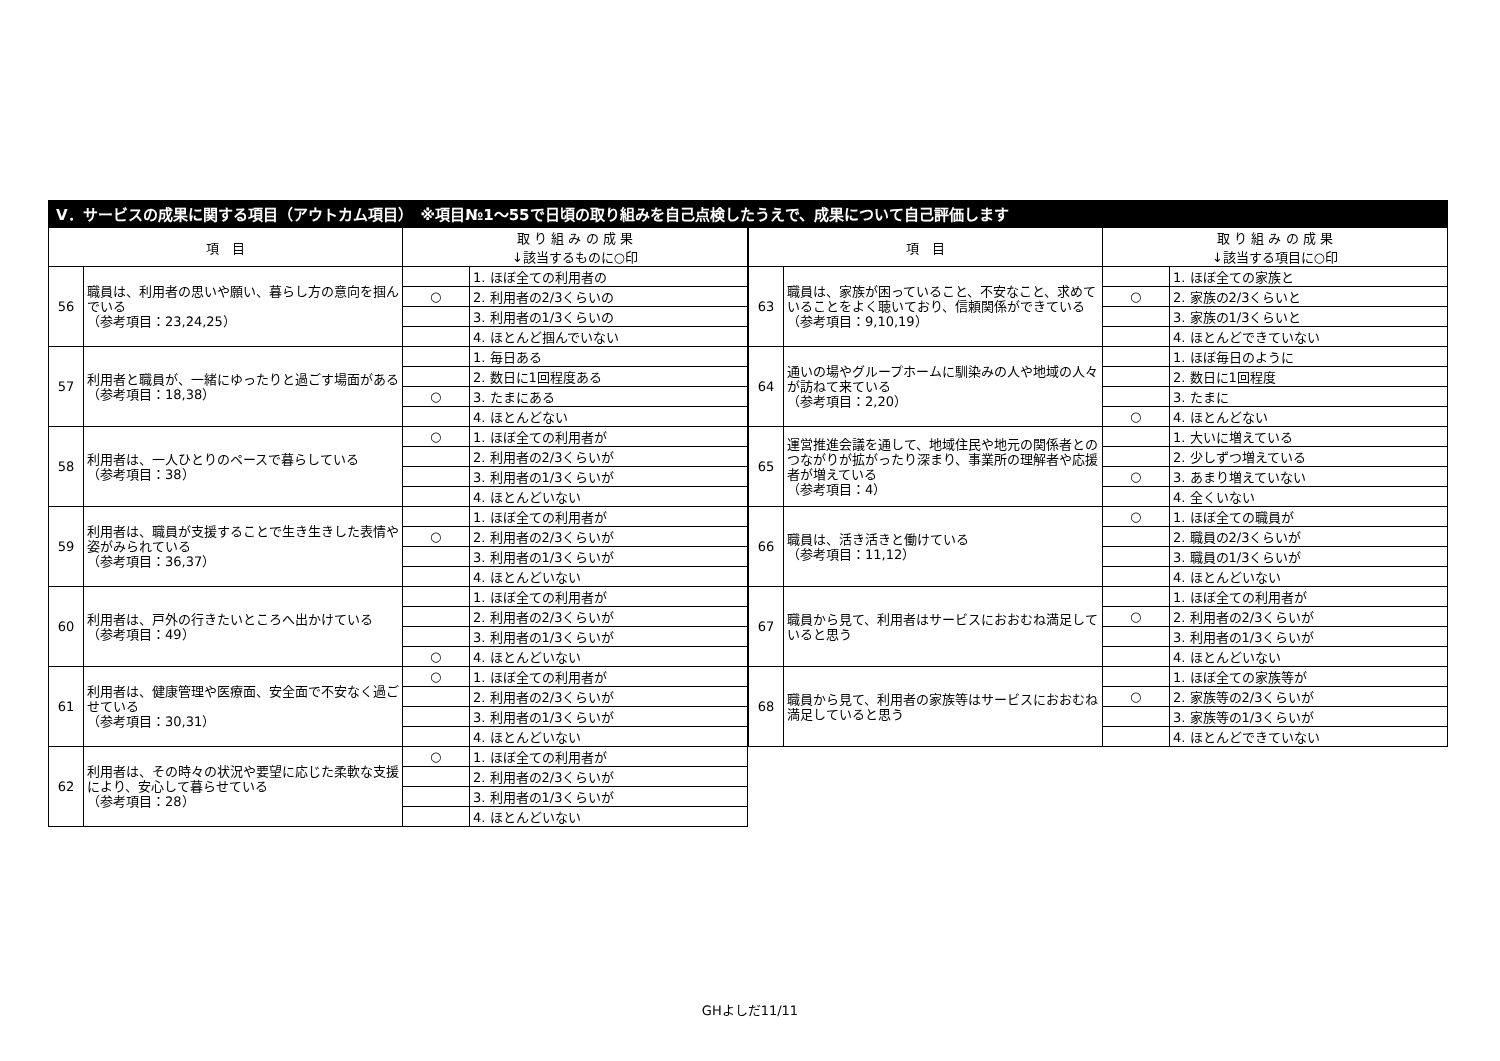Ⅴ．サービスの成果に関する項目（アウトカム項目）　※項目№1～55で日頃の取り組みを自己点検したうえで、成果について自己評価します
| 項 目 | | 取 り 組 み の 成 果 ↓該当するものに○印 | |
| --- | --- | --- | --- |
| 56 | 職員は、利用者の思いや願い、暮らし方の意向を掴んでいる （参考項目：23,24,25） | | 1. ほぼ全ての利用者の |
| | | ○ | 2. 利用者の2/3くらいの |
| | | | 3. 利用者の1/3くらいの |
| | | | 4. ほとんど掴んでいない |
| 57 | 利用者と職員が、一緒にゆったりと過ごす場面がある （参考項目：18,38） | | 1. 毎日ある |
| | | | 2. 数日に1回程度ある |
| | | ○ | 3. たまにある |
| | | | 4. ほとんどない |
| 58 | 利用者は、一人ひとりのペースで暮らしている （参考項目：38） | ○ | 1. ほぼ全ての利用者が |
| | | | 2. 利用者の2/3くらいが |
| | | | 3. 利用者の1/3くらいが |
| | | | 4. ほとんどいない |
| 59 | 利用者は、職員が支援することで生き生きした表情や姿がみられている （参考項目：36,37） | | 1. ほぼ全ての利用者が |
| | | ○ | 2. 利用者の2/3くらいが |
| | | | 3. 利用者の1/3くらいが |
| | | | 4. ほとんどいない |
| 60 | 利用者は、戸外の行きたいところへ出かけている （参考項目：49） | | 1. ほぼ全ての利用者が |
| | | | 2. 利用者の2/3くらいが |
| | | | 3. 利用者の1/3くらいが |
| | | ○ | 4. ほとんどいない |
| 61 | 利用者は、健康管理や医療面、安全面で不安なく過ごせている （参考項目：30,31） | ○ | 1. ほぼ全ての利用者が |
| | | | 2. 利用者の2/3くらいが |
| | | | 3. 利用者の1/3くらいが |
| | | | 4. ほとんどいない |
| 62 | 利用者は、その時々の状況や要望に応じた柔軟な支援により、安心して暮らせている （参考項目：28） | ○ | 1. ほぼ全ての利用者が |
| | | | 2. 利用者の2/3くらいが |
| | | | 3. 利用者の1/3くらいが |
| | | | 4. ほとんどいない |
| 項 目 | | 取 り 組 み の 成 果 ↓該当する項目に○印 | |
| --- | --- | --- | --- |
| 63 | 職員は、家族が困っていること、不安なこと、求めていることをよく聴いており、信頼関係ができている （参考項目：9,10,19） | | 1. ほぼ全ての家族と |
| | | ○ | 2. 家族の2/3くらいと |
| | | | 3. 家族の1/3くらいと |
| | | | 4. ほとんどできていない |
| 64 | 通いの場やグループホームに馴染みの人や地域の人々が訪ねて来ている （参考項目：2,20） | | 1. ほぼ毎日のように |
| | | | 2. 数日に1回程度 |
| | | | 3. たまに |
| | | ○ | 4. ほとんどない |
| 65 | 運営推進会議を通して、地域住民や地元の関係者とのつながりが拡がったり深まり、事業所の理解者や応援者が増えている （参考項目：4） | | 1. 大いに増えている |
| | | | 2. 少しずつ増えている |
| | | ○ | 3. あまり増えていない |
| | | | 4. 全くいない |
| 66 | 職員は、活き活きと働けている （参考項目：11,12） | ○ | 1. ほぼ全ての職員が |
| | | | 2. 職員の2/3くらいが |
| | | | 3. 職員の1/3くらいが |
| | | | 4. ほとんどいない |
| 67 | 職員から見て、利用者はサービスにおおむね満足していると思う | | 1. ほぼ全ての利用者が |
| | | ○ | 2. 利用者の2/3くらいが |
| | | | 3. 利用者の1/3くらいが |
| | | | 4. ほとんどいない |
| 68 | 職員から見て、利用者の家族等はサービスにおおむね満足していると思う | | 1. ほぼ全ての家族等が |
| | | ○ | 2. 家族等の2/3くらいが |
| | | | 3. 家族等の1/3くらいが |
| | | | 4. ほとんどできていない |
GHよしだ11/11